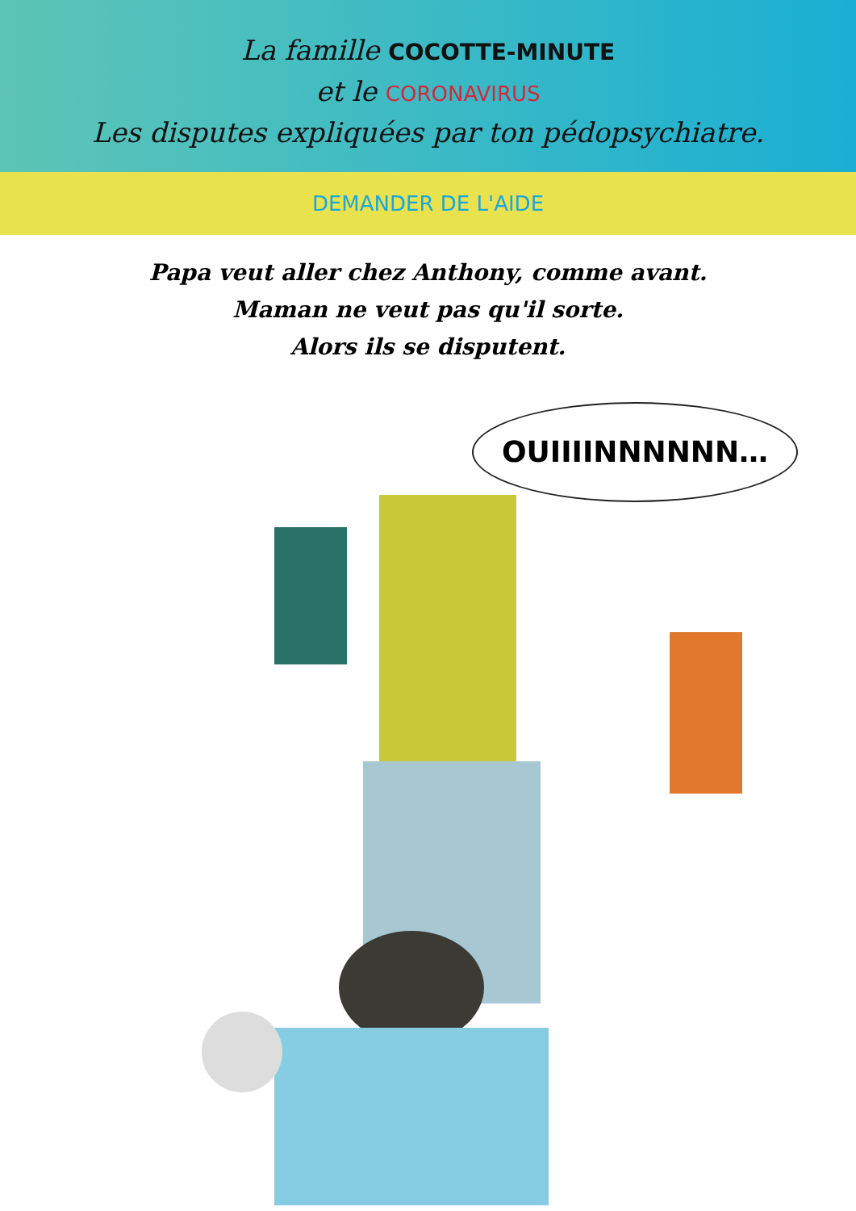La famille COCOTTE-MINUTE
et le CORONAVIRUS
Les disputes expliquées par ton pédopsychiatre.
DEMANDER DE L'AIDE
Papa veut aller chez Anthony, comme avant.
Maman ne veut pas qu'il sorte.
Alors ils se disputent.
OUIIIINNNNNN…